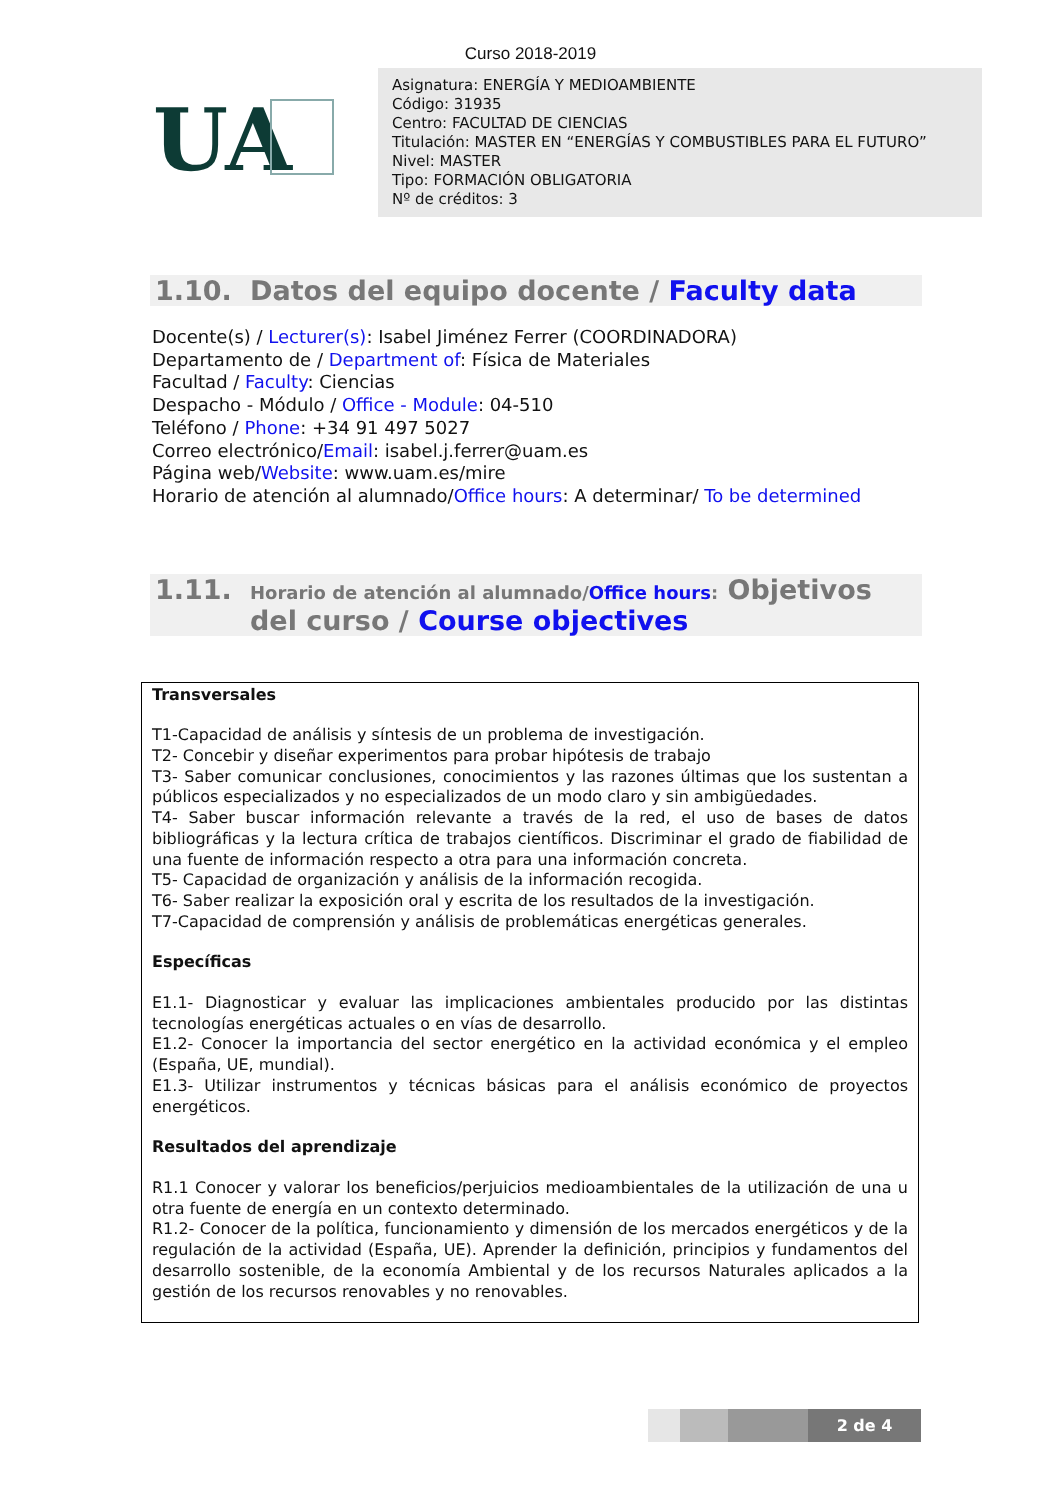Curso 2018-2019
UA
Asignatura: ENERGÍA Y MEDIOAMBIENTE
Código: 31935
Centro: FACULTAD DE CIENCIAS
Titulación: MASTER EN “ENERGÍAS Y COMBUSTIBLES PARA EL FUTURO”
Nivel: MASTER
Tipo: FORMACIÓN OBLIGATORIA
Nº de créditos: 3
1.10. Datos del equipo docente / Faculty data
Docente(s) / Lecturer(s): Isabel Jiménez Ferrer (COORDINADORA)
Departamento de / Department of: Física de Materiales
Facultad / Faculty: Ciencias
Despacho - Módulo / Office - Module: 04-510
Teléfono / Phone: +34 91 497 5027
Correo electrónico/Email: isabel.j.ferrer@uam.es
Página web/Website: www.uam.es/mire
Horario de atención al alumnado/Office hours: A determinar/ To be determined
1.11. Horario de atención al alumnado/Office hours: Objetivos del curso / Course objectives
Transversales
T1-Capacidad de análisis y síntesis de un problema de investigación.
T2- Concebir y diseñar experimentos para probar hipótesis de trabajo
T3- Saber comunicar conclusiones, conocimientos y las razones últimas que los sustentan a públicos especializados y no especializados de un modo claro y sin ambigüedades.
T4- Saber buscar información relevante a través de la red, el uso de bases de datos bibliográficas y la lectura crítica de trabajos científicos. Discriminar el grado de fiabilidad de una fuente de información respecto a otra para una información concreta.
T5- Capacidad de organización y análisis de la información recogida.
T6- Saber realizar la exposición oral y escrita de los resultados de la investigación.
T7-Capacidad de comprensión y análisis de problemáticas energéticas generales.
Específicas
E1.1- Diagnosticar y evaluar las implicaciones ambientales producido por las distintas tecnologías energéticas actuales o en vías de desarrollo.
E1.2- Conocer la importancia del sector energético en la actividad económica y el empleo (España, UE, mundial).
E1.3- Utilizar instrumentos y técnicas básicas para el análisis económico de proyectos energéticos.
Resultados del aprendizaje
R1.1 Conocer y valorar los beneficios/perjuicios medioambientales de la utilización de una u otra fuente de energía en un contexto determinado.
R1.2- Conocer de la política, funcionamiento y dimensión de los mercados energéticos y de la regulación de la actividad (España, UE). Aprender la definición, principios y fundamentos del desarrollo sostenible, de la economía Ambiental y de los recursos Naturales aplicados a la gestión de los recursos renovables y no renovables.
2 de 4